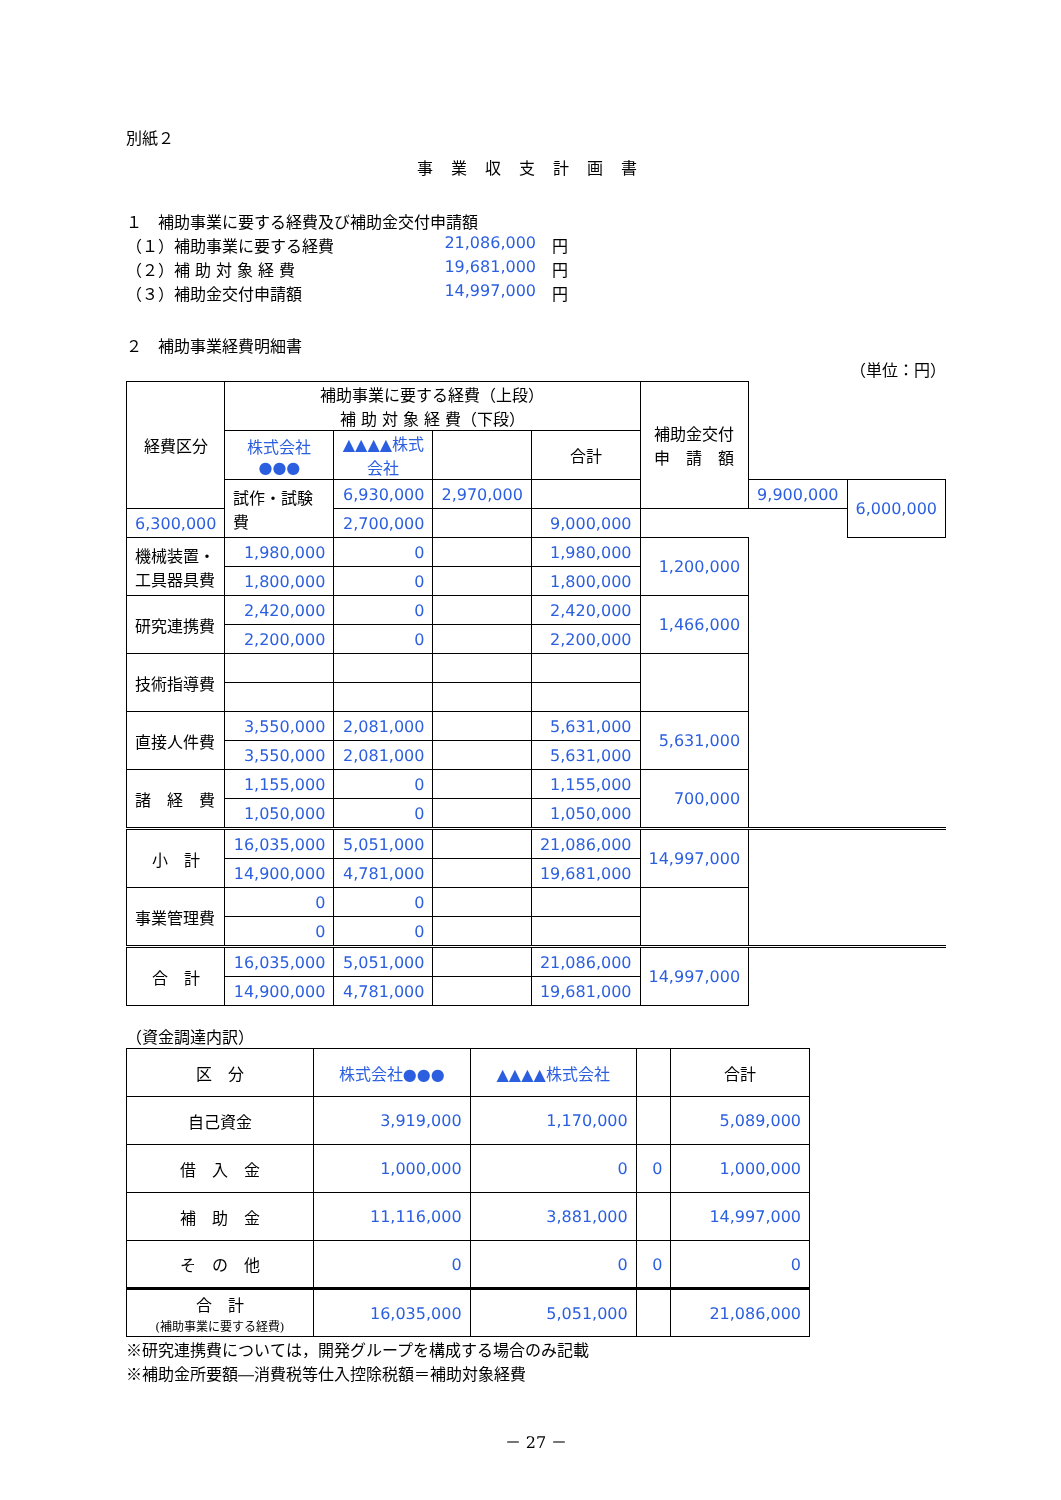別紙２
事業収支計画書
１　補助事業に要する経費及び補助金交付申請額
（１）補助事業に要する経費 21,086,000　円
（２）補 助 対 象 経 費 19,681,000　円
（３）補助金交付申請額 14,997,000　円
２　補助事業経費明細書
（単位：円）
| 経費区分 | 補助事業に要する経費（上段） 補 助 対 象 経 費（下段） | | | | 補助金交付 申 請 額 | | |
| | 株式会社●●● | ▲▲▲▲株式会社 | | 合計 | | | |
| | 試作・試験費 | 6,930,000 | 2,970,000 | | | 9,900,000 | 6,000,000 |
| 6,300,000 | | 2,700,000 | | 9,000,000 | | | |
| 機械装置・ 工具器具費 | 1,980,000 | 0 | | 1,980,000 | 1,200,000 | | |
| | 1,800,000 | 0 | | 1,800,000 | | | |
| 研究連携費 | 2,420,000 | 0 | | 2,420,000 | 1,466,000 | | |
| | 2,200,000 | 0 | | 2,200,000 | | | |
| 技術指導費 | | | | | | | |
| 直接人件費 | 3,550,000 | 2,081,000 | | 5,631,000 | 5,631,000 | | |
| | 3,550,000 | 2,081,000 | | 5,631,000 | | | |
| 諸 経 費 | 1,155,000 | 0 | | 1,155,000 | 700,000 | | |
| | 1,050,000 | 0 | | 1,050,000 | | | |
| 小 計 | 16,035,000 | 5,051,000 | | 21,086,000 | 14,997,000 | | |
| | 14,900,000 | 4,781,000 | | 19,681,000 | | | |
| 事業管理費 | 0 | 0 | | | | | |
| | 0 | 0 | | | | | |
| 合 計 | 16,035,000 | 5,051,000 | | 21,086,000 | 14,997,000 | | |
| | 14,900,000 | 4,781,000 | | 19,681,000 | | | |
（資金調達内訳）
| 区 分 | 株式会社●●● | ▲▲▲▲株式会社 | | 合計 |
| 自己資金 | 3,919,000 | 1,170,000 | | 5,089,000 |
| 借 入 金 | 1,000,000 | 0 | 0 | 1,000,000 |
| 補 助 金 | 11,116,000 | 3,881,000 | | 14,997,000 |
| そ の 他 | 0 | 0 | 0 | 0 |
| 合 計 (補助事業に要する経費) | 16,035,000 | 5,051,000 | | 21,086,000 |
※研究連携費については，開発グループを構成する場合のみ記載
※補助金所要額―消費税等仕入控除税額＝補助対象経費
－ 27 －